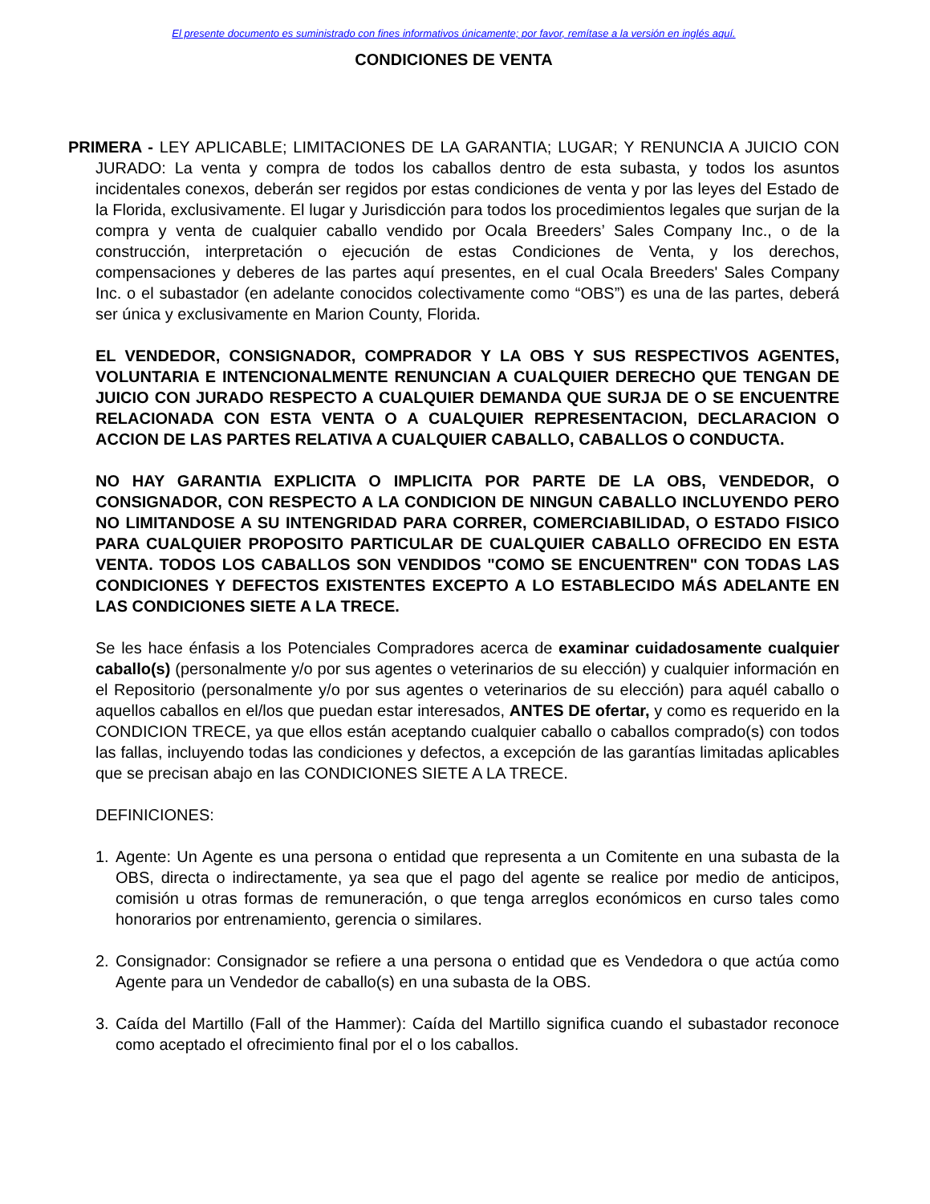El presente documento es suministrado con fines informativos únicamente; por favor, remítase a la versión en inglés aquí.
CONDICIONES DE VENTA
PRIMERA - LEY APLICABLE; LIMITACIONES DE LA GARANTIA; LUGAR; Y RENUNCIA A JUICIO CON JURADO: La venta y compra de todos los caballos dentro de esta subasta, y todos los asuntos incidentales conexos, deberán ser regidos por estas condiciones de venta y por las leyes del Estado de la Florida, exclusivamente. El lugar y Jurisdicción para todos los procedimientos legales que surjan de la compra y venta de cualquier caballo vendido por Ocala Breeders’ Sales Company Inc., o de la construcción, interpretación o ejecución de estas Condiciones de Venta, y los derechos, compensaciones y deberes de las partes aquí presentes, en el cual Ocala Breeders' Sales Company Inc. o el subastador (en adelante conocidos colectivamente como “OBS”) es una de las partes, deberá ser única y exclusivamente en Marion County, Florida.
EL VENDEDOR, CONSIGNADOR, COMPRADOR Y LA OBS Y SUS RESPECTIVOS AGENTES, VOLUNTARIA E INTENCIONALMENTE RENUNCIAN A CUALQUIER DERECHO QUE TENGAN DE JUICIO CON JURADO RESPECTO A CUALQUIER DEMANDA QUE SURJA DE O SE ENCUENTRE RELACIONADA CON ESTA VENTA O A CUALQUIER REPRESENTACION, DECLARACION O ACCION DE LAS PARTES RELATIVA A CUALQUIER CABALLO, CABALLOS O CONDUCTA.
NO HAY GARANTIA EXPLICITA O IMPLICITA POR PARTE DE LA OBS, VENDEDOR, O CONSIGNADOR, CON RESPECTO A LA CONDICION DE NINGUN CABALLO INCLUYENDO PERO NO LIMITANDOSE A SU INTENGRIDAD PARA CORRER, COMERCIABILIDAD, O ESTADO FISICO PARA CUALQUIER PROPOSITO PARTICULAR DE CUALQUIER CABALLO OFRECIDO EN ESTA VENTA. TODOS LOS CABALLOS SON VENDIDOS "COMO SE ENCUENTREN" CON TODAS LAS CONDICIONES Y DEFECTOS EXISTENTES EXCEPTO A LO ESTABLECIDO MÁS ADELANTE EN LAS CONDICIONES SIETE A LA TRECE.
Se les hace énfasis a los Potenciales Compradores acerca de examinar cuidadosamente cualquier caballo(s) (personalmente y/o por sus agentes o veterinarios de su elección) y cualquier información en el Repositorio (personalmente y/o por sus agentes o veterinarios de su elección) para aquél caballo o aquellos caballos en el/los que puedan estar interesados, ANTES DE ofertar, y como es requerido en la CONDICION TRECE, ya que ellos están aceptando cualquier caballo o caballos comprado(s) con todos las fallas, incluyendo todas las condiciones y defectos, a excepción de las garantías limitadas aplicables que se precisan abajo en las CONDICIONES SIETE A LA TRECE.
DEFINICIONES:
1. Agente: Un Agente es una persona o entidad que representa a un Comitente en una subasta de la OBS, directa o indirectamente, ya sea que el pago del agente se realice por medio de anticipos, comisión u otras formas de remuneración, o que tenga arreglos económicos en curso tales como honorarios por entrenamiento, gerencia o similares.
2. Consignador: Consignador se refiere a una persona o entidad que es Vendedora o que actúa como Agente para un Vendedor de caballo(s) en una subasta de la OBS.
3. Caída del Martillo (Fall of the Hammer): Caída del Martillo significa cuando el subastador reconoce como aceptado el ofrecimiento final por el o los caballos.